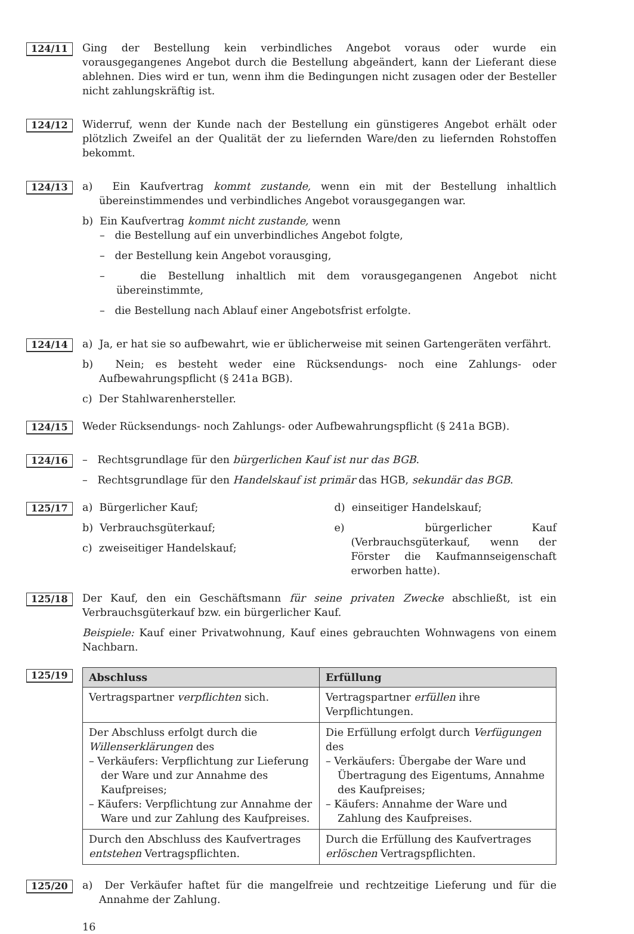124/11
Ging der Bestellung kein verbindliches Angebot voraus oder wurde ein vorausgegangenes Angebot durch die Bestellung abgeändert, kann der Lieferant diese ablehnen. Dies wird er tun, wenn ihm die Bedingungen nicht zusagen oder der Besteller nicht zahlungskräftig ist.
124/12
Widerruf, wenn der Kunde nach der Bestellung ein günstigeres Angebot erhält oder plötzlich Zweifel an der Qualität der zu liefernden Ware/den zu liefernden Rohstoffen bekommt.
124/13
a) Ein Kaufvertrag kommt zustande, wenn ein mit der Bestellung inhaltlich übereinstimmendes und verbindliches Angebot vorausgegangen war.
b) Ein Kaufvertrag kommt nicht zustande, wenn
– die Bestellung auf ein unverbindliches Angebot folgte,
– der Bestellung kein Angebot vorausging,
– die Bestellung inhaltlich mit dem vorausgegangenen Angebot nicht übereinstimmte,
– die Bestellung nach Ablauf einer Angebotsfrist erfolgte.
124/14
a) Ja, er hat sie so aufbewahrt, wie er üblicherweise mit seinen Gartengeräten verfährt.
b) Nein; es besteht weder eine Rücksendungs- noch eine Zahlungs- oder Aufbewahrungspflicht (§ 241a BGB).
c) Der Stahlwarenhersteller.
124/15
Weder Rücksendungs- noch Zahlungs- oder Aufbewahrungspflicht (§ 241a BGB).
124/16
– Rechtsgrundlage für den bürgerlichen Kauf ist nur das BGB.
– Rechtsgrundlage für den Handelskauf ist primär das HGB, sekundär das BGB.
125/17
a) Bürgerlicher Kauf;
b) Verbrauchsgüterkauf;
c) zweiseitiger Handelskauf;
d) einseitiger Handelskauf;
e) bürgerlicher Kauf (Verbrauchsgüterkauf, wenn der Förster die Kaufmannseigenschaft erworben hatte).
125/18
Der Kauf, den ein Geschäftsmann für seine privaten Zwecke abschließt, ist ein Verbrauchsgüterkauf bzw. ein bürgerlicher Kauf.
Beispiele: Kauf einer Privatwohnung, Kauf eines gebrauchten Wohnwagens von einem Nachbarn.
125/19
| Abschluss | Erfüllung |
| --- | --- |
| Vertragspartner verpflichten sich. | Vertragspartner erfüllen ihre Verpflichtungen. |
| Der Abschluss erfolgt durch die Willenserklärungen des – Verkäufers: Verpflichtung zur Lieferung der Ware und zur Annahme des Kaufpreises; – Käufers: Verpflichtung zur Annahme der Ware und zur Zahlung des Kaufpreises. | Die Erfüllung erfolgt durch Verfügungen des – Verkäufers: Übergabe der Ware und Übertragung des Eigentums, Annahme des Kaufpreises; – Käufers: Annahme der Ware und Zahlung des Kaufpreises. |
| Durch den Abschluss des Kaufvertrages entstehen Vertragspflichten. | Durch die Erfüllung des Kaufvertrages erlöschen Vertragspflichten. |
125/20
a) Der Verkäufer haftet für die mangelfreie und rechtzeitige Lieferung und für die Annahme der Zahlung.
16